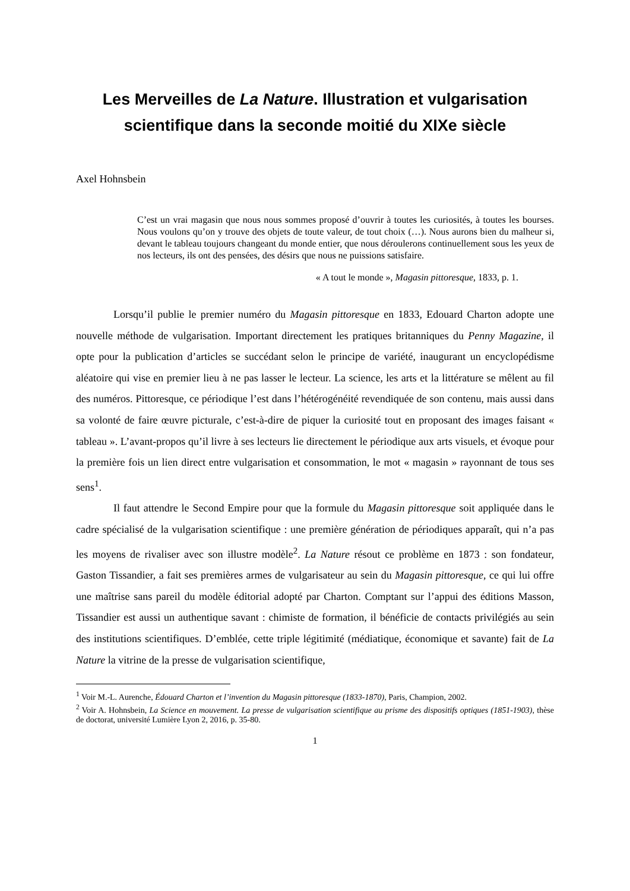Les Merveilles de La Nature. Illustration et vulgarisation scientifique dans la seconde moitié du XIXe siècle
Axel Hohnsbein
C’est un vrai magasin que nous nous sommes proposé d’ouvrir à toutes les curiosités, à toutes les bourses. Nous voulons qu’on y trouve des objets de toute valeur, de tout choix (…). Nous aurons bien du malheur si, devant le tableau toujours changeant du monde entier, que nous déroulerons continuellement sous les yeux de nos lecteurs, ils ont des pensées, des désirs que nous ne puissions satisfaire.
« A tout le monde », Magasin pittoresque, 1833, p. 1.
Lorsqu’il publie le premier numéro du Magasin pittoresque en 1833, Edouard Charton adopte une nouvelle méthode de vulgarisation. Important directement les pratiques britanniques du Penny Magazine, il opte pour la publication d’articles se succédant selon le principe de variété, inaugurant un encyclopédisme aléatoire qui vise en premier lieu à ne pas lasser le lecteur. La science, les arts et la littérature se mêlent au fil des numéros. Pittoresque, ce périodique l’est dans l’hétérogénéité revendiquée de son contenu, mais aussi dans sa volonté de faire œuvre picturale, c’est-à-dire de piquer la curiosité tout en proposant des images faisant « tableau ». L’avant-propos qu’il livre à ses lecteurs lie directement le périodique aux arts visuels, et évoque pour la première fois un lien direct entre vulgarisation et consommation, le mot « magasin » rayonnant de tous ses sens<sup>1</sup>.
Il faut attendre le Second Empire pour que la formule du Magasin pittoresque soit appliquée dans le cadre spécialisé de la vulgarisation scientifique : une première génération de périodiques apparaît, qui n’a pas les moyens de rivaliser avec son illustre modèle<sup>2</sup>. La Nature résout ce problème en 1873 : son fondateur, Gaston Tissandier, a fait ses premières armes de vulgarisateur au sein du Magasin pittoresque, ce qui lui offre une maîtrise sans pareil du modèle éditorial adopté par Charton. Comptant sur l’appui des éditions Masson, Tissandier est aussi un authentique savant : chimiste de formation, il bénéficie de contacts privilégiés au sein des institutions scientifiques. D’emblée, cette triple légitimité (médiatique, économique et savante) fait de La Nature la vitrine de la presse de vulgarisation scientifique,
<sup>1</sup> Voir M.-L. Aurenche, Édouard Charton et l’invention du Magasin pittoresque (1833-1870), Paris, Champion, 2002.
<sup>2</sup> Voir A. Hohnsbein, La Science en mouvement. La presse de vulgarisation scientifique au prisme des dispositifs optiques (1851-1903), thèse de doctorat, université Lumière Lyon 2, 2016, p. 35-80.
1